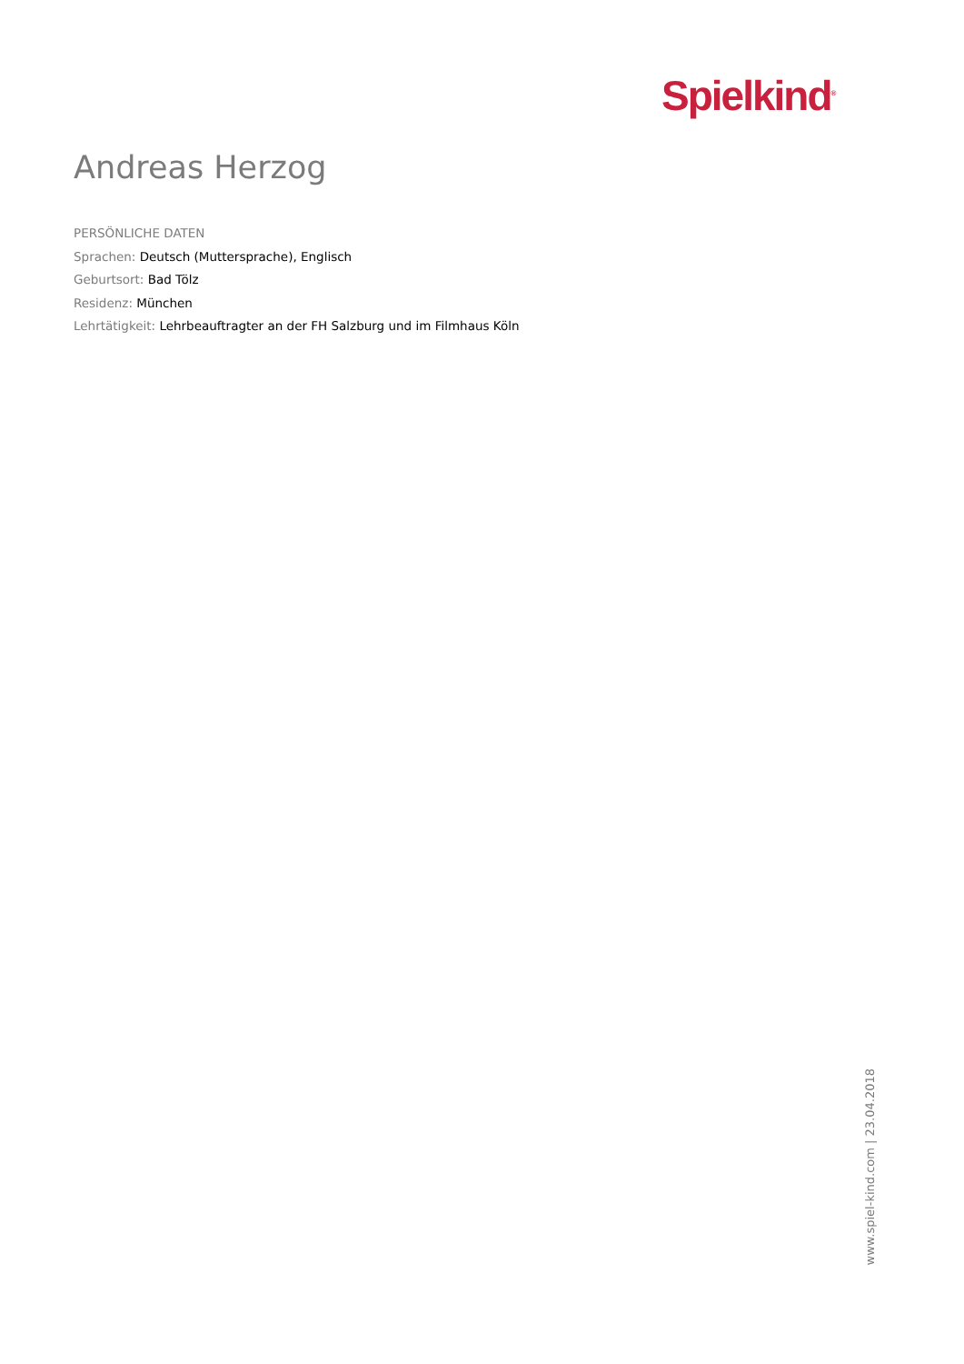Spielkind<sup>®</sup>
Andreas Herzog
PERSÖNLICHE DATEN
Sprachen: Deutsch (Muttersprache), Englisch
Geburtsort: Bad Tölz
Residenz: München
Lehrtätigkeit: Lehrbeauftragter an der FH Salzburg und im Filmhaus Köln
www.spiel-kind.com | 23.04.2018